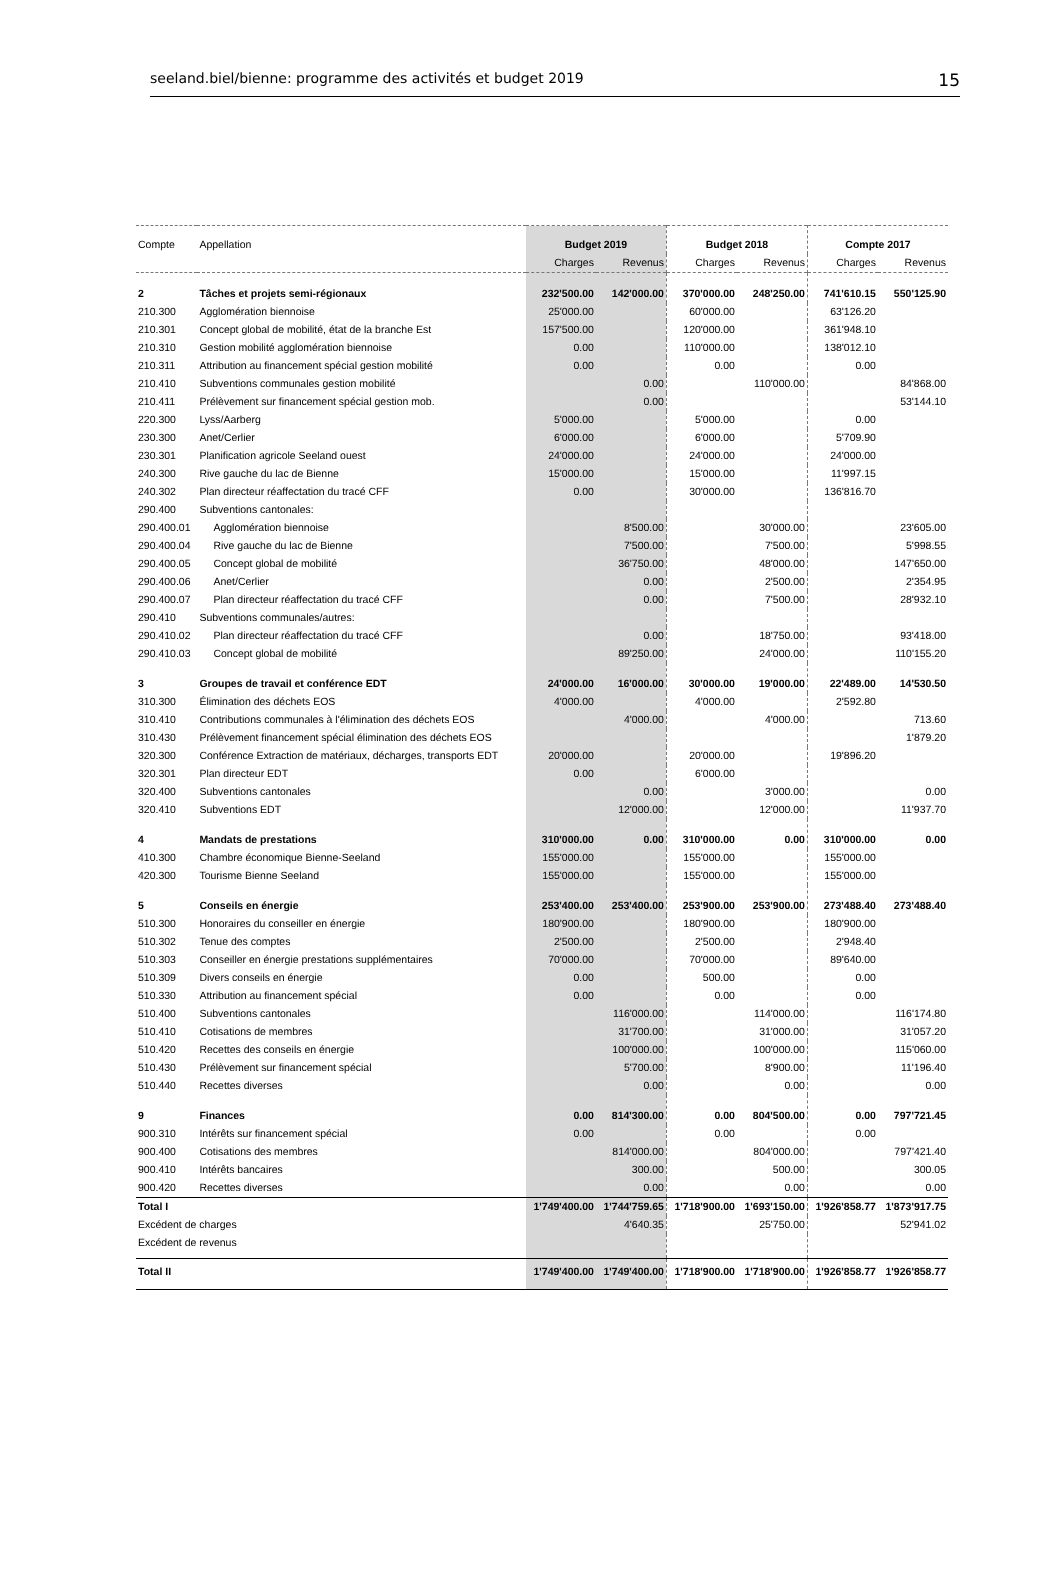seeland.biel/bienne: programme des activités et budget 2019 15
| Compte | Appellation | Budget 2019 | | Budget 2018 | | Compte 2017 | |
| | | Charges | Revenus | Charges | Revenus | Charges | Revenus |
| 2 | Tâches et projets semi-régionaux | 232'500.00 | 142'000.00 | 370'000.00 | 248'250.00 | 741'610.15 | 550'125.90 |
| 210.300 | Agglomération biennoise | 25'000.00 | | 60'000.00 | | 63'126.20 | |
| 210.301 | Concept global de mobilité, état de la branche Est | 157'500.00 | | 120'000.00 | | 361'948.10 | |
| 210.310 | Gestion mobilité agglomération biennoise | 0.00 | | 110'000.00 | | 138'012.10 | |
| 210.311 | Attribution au financement spécial gestion mobilité | 0.00 | | 0.00 | | 0.00 | |
| 210.410 | Subventions communales gestion mobilité | | 0.00 | | 110'000.00 | | 84'868.00 |
| 210.411 | Prélèvement sur financement spécial gestion mob. | | 0.00 | | | | 53'144.10 |
| 220.300 | Lyss/Aarberg | 5'000.00 | | 5'000.00 | | 0.00 | |
| 230.300 | Anet/Cerlier | 6'000.00 | | 6'000.00 | | 5'709.90 | |
| 230.301 | Planification agricole Seeland ouest | 24'000.00 | | 24'000.00 | | 24'000.00 | |
| 240.300 | Rive gauche du lac de Bienne | 15'000.00 | | 15'000.00 | | 11'997.15 | |
| 240.302 | Plan directeur réaffectation du tracé CFF | 0.00 | | 30'000.00 | | 136'816.70 | |
| 290.400 | Subventions cantonales: | | | | | | |
| 290.400.01 | Agglomération biennoise | | 8'500.00 | | 30'000.00 | | 23'605.00 |
| 290.400.04 | Rive gauche du lac de Bienne | | 7'500.00 | | 7'500.00 | | 5'998.55 |
| 290.400.05 | Concept global de mobilité | | 36'750.00 | | 48'000.00 | | 147'650.00 |
| 290.400.06 | Anet/Cerlier | | 0.00 | | 2'500.00 | | 2'354.95 |
| 290.400.07 | Plan directeur réaffectation du tracé CFF | | 0.00 | | 7'500.00 | | 28'932.10 |
| 290.410 | Subventions communales/autres: | | | | | | |
| 290.410.02 | Plan directeur réaffectation du tracé CFF | | 0.00 | | 18'750.00 | | 93'418.00 |
| 290.410.03 | Concept global de mobilité | | 89'250.00 | | 24'000.00 | | 110'155.20 |
| 3 | Groupes de travail et conférence EDT | 24'000.00 | 16'000.00 | 30'000.00 | 19'000.00 | 22'489.00 | 14'530.50 |
| 310.300 | Élimination des déchets EOS | 4'000.00 | | 4'000.00 | | 2'592.80 | |
| 310.410 | Contributions communales à l'élimination des déchets EOS | | 4'000.00 | | 4'000.00 | | 713.60 |
| 310.430 | Prélèvement financement spécial élimination des déchets EOS | | | | | | 1'879.20 |
| 320.300 | Conférence Extraction de matériaux, décharges, transports EDT | 20'000.00 | | 20'000.00 | | 19'896.20 | |
| 320.301 | Plan directeur EDT | 0.00 | | 6'000.00 | | | |
| 320.400 | Subventions cantonales | | 0.00 | | 3'000.00 | | 0.00 |
| 320.410 | Subventions EDT | | 12'000.00 | | 12'000.00 | | 11'937.70 |
| 4 | Mandats de prestations | 310'000.00 | 0.00 | 310'000.00 | 0.00 | 310'000.00 | 0.00 |
| 410.300 | Chambre économique Bienne-Seeland | 155'000.00 | | 155'000.00 | | 155'000.00 | |
| 420.300 | Tourisme Bienne Seeland | 155'000.00 | | 155'000.00 | | 155'000.00 | |
| 5 | Conseils en énergie | 253'400.00 | 253'400.00 | 253'900.00 | 253'900.00 | 273'488.40 | 273'488.40 |
| 510.300 | Honoraires du conseiller en énergie | 180'900.00 | | 180'900.00 | | 180'900.00 | |
| 510.302 | Tenue des comptes | 2'500.00 | | 2'500.00 | | 2'948.40 | |
| 510.303 | Conseiller en énergie prestations supplémentaires | 70'000.00 | | 70'000.00 | | 89'640.00 | |
| 510.309 | Divers conseils en énergie | 0.00 | | 500.00 | | 0.00 | |
| 510.330 | Attribution au financement spécial | 0.00 | | 0.00 | | 0.00 | |
| 510.400 | Subventions cantonales | | 116'000.00 | | 114'000.00 | | 116'174.80 |
| 510.410 | Cotisations de membres | | 31'700.00 | | 31'000.00 | | 31'057.20 |
| 510.420 | Recettes des conseils en énergie | | 100'000.00 | | 100'000.00 | | 115'060.00 |
| 510.430 | Prélèvement sur financement spécial | | 5'700.00 | | 8'900.00 | | 11'196.40 |
| 510.440 | Recettes diverses | | 0.00 | | 0.00 | | 0.00 |
| 9 | Finances | 0.00 | 814'300.00 | 0.00 | 804'500.00 | 0.00 | 797'721.45 |
| 900.310 | Intérêts sur financement spécial | 0.00 | | 0.00 | | 0.00 | |
| 900.400 | Cotisations des membres | | 814'000.00 | | 804'000.00 | | 797'421.40 |
| 900.410 | Intérêts bancaires | | 300.00 | | 500.00 | | 300.05 |
| 900.420 | Recettes diverses | | 0.00 | | 0.00 | | 0.00 |
| Total I | | 1'749'400.00 | 1'744'759.65 | 1'718'900.00 | 1'693'150.00 | 1'926'858.77 | 1'873'917.75 |
| Excédent de charges | | | 4'640.35 | | 25'750.00 | | 52'941.02 |
| Excédent de revenus | | | | | | | |
| Total II | | 1'749'400.00 | 1'749'400.00 | 1'718'900.00 | 1'718'900.00 | 1'926'858.77 | 1'926'858.77 |